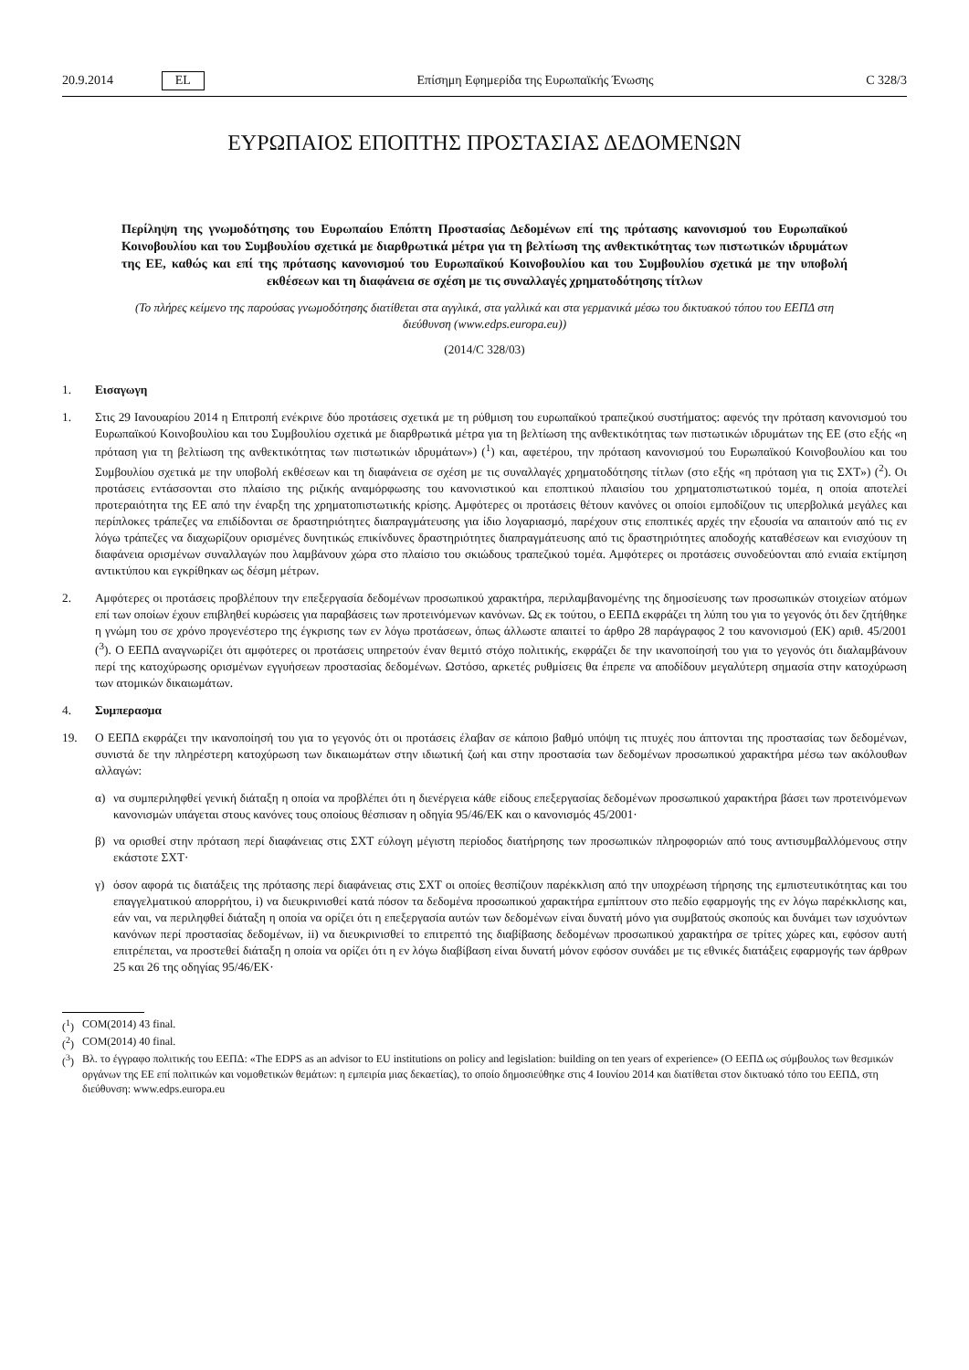20.9.2014 EL Επίσημη Εφημερίδα της Ευρωπαϊκής Ένωσης C 328/3
ΕΥΡΩΠΑΙΟΣ ΕΠΟΠΤΗΣ ΠΡΟΣΤΑΣΙΑΣ ΔΕΔΟΜΕΝΩΝ
Περίληψη της γνωμοδότησης του Ευρωπαίου Επόπτη Προστασίας Δεδομένων επί της πρότασης κανονισμού του Ευρωπαϊκού Κοινοβουλίου και του Συμβουλίου σχετικά με διαρθρωτικά μέτρα για τη βελτίωση της ανθεκτικότητας των πιστωτικών ιδρυμάτων της ΕΕ, καθώς και επί της πρότασης κανονισμού του Ευρωπαϊκού Κοινοβουλίου και του Συμβουλίου σχετικά με την υποβολή εκθέσεων και τη διαφάνεια σε σχέση με τις συναλλαγές χρηματοδότησης τίτλων
(Το πλήρες κείμενο της παρούσας γνωμοδότησης διατίθεται στα αγγλικά, στα γαλλικά και στα γερμανικά μέσω του δικτυακού τόπου του ΕΕΠΔ στη διεύθυνση (www.edps.europa.eu))
(2014/C 328/03)
1. Εισαγωγη
1. Στις 29 Ιανουαρίου 2014 η Επιτροπή ενέκρινε δύο προτάσεις σχετικά με τη ρύθμιση του ευρωπαϊκού τραπεζικού συστήματος: αφενός την πρόταση κανονισμού του Ευρωπαϊκού Κοινοβουλίου και του Συμβουλίου σχετικά με διαρθρωτικά μέτρα για τη βελτίωση της ανθεκτικότητας των πιστωτικών ιδρυμάτων της ΕΕ (στο εξής «η πρόταση για τη βελτίωση της ανθεκτικότητας των πιστωτικών ιδρυμάτων») (<sup>1</sup>) και, αφετέρου, την πρόταση κανονισμού του Ευρωπαϊκού Κοινοβουλίου και του Συμβουλίου σχετικά με την υποβολή εκθέσεων και τη διαφάνεια σε σχέση με τις συναλλαγές χρηματοδότησης τίτλων (στο εξής «η πρόταση για τις ΣΧΤ») (<sup>2</sup>). Οι προτάσεις εντάσσονται στο πλαίσιο της ριζικής αναμόρφωσης του κανονιστικού και εποπτικού πλαισίου του χρηματοπιστωτικού τομέα, η οποία αποτελεί προτεραιότητα της ΕΕ από την έναρξη της χρηματοπιστωτικής κρίσης. Αμφότερες οι προτάσεις θέτουν κανόνες οι οποίοι εμποδίζουν τις υπερβολικά μεγάλες και περίπλοκες τράπεζες να επιδίδονται σε δραστηριότητες διαπραγμάτευσης για ίδιο λογαριασμό, παρέχουν στις εποπτικές αρχές την εξουσία να απαιτούν από τις εν λόγω τράπεζες να διαχωρίζουν ορισμένες δυνητικώς επικίνδυνες δραστηριότητες διαπραγμάτευσης από τις δραστηριότητες αποδοχής καταθέσεων και ενισχύουν τη διαφάνεια ορισμένων συναλλαγών που λαμβάνουν χώρα στο πλαίσιο του σκιώδους τραπεζικού τομέα. Αμφότερες οι προτάσεις συνοδεύονται από ενιαία εκτίμηση αντικτύπου και εγκρίθηκαν ως δέσμη μέτρων.
2. Αμφότερες οι προτάσεις προβλέπουν την επεξεργασία δεδομένων προσωπικού χαρακτήρα, περιλαμβανομένης της δημοσίευσης των προσωπικών στοιχείων ατόμων επί των οποίων έχουν επιβληθεί κυρώσεις για παραβάσεις των προτεινόμενων κανόνων. Ως εκ τούτου, ο ΕΕΠΔ εκφράζει τη λύπη του για το γεγονός ότι δεν ζητήθηκε η γνώμη του σε χρόνο προγενέστερο της έγκρισης των εν λόγω προτάσεων, όπως άλλωστε απαιτεί το άρθρο 28 παράγραφος 2 του κανονισμού (ΕΚ) αριθ. 45/2001 (<sup>3</sup>). Ο ΕΕΠΔ αναγνωρίζει ότι αμφότερες οι προτάσεις υπηρετούν έναν θεμιτό στόχο πολιτικής, εκφράζει δε την ικανοποίησή του για το γεγονός ότι διαλαμβάνουν περί της κατοχύρωσης ορισμένων εγγυήσεων προστασίας δεδομένων. Ωστόσο, αρκετές ρυθμίσεις θα έπρεπε να αποδίδουν μεγαλύτερη σημασία στην κατοχύρωση των ατομικών δικαιωμάτων.
4. Συμπερασμα
19. Ο ΕΕΠΔ εκφράζει την ικανοποίησή του για το γεγονός ότι οι προτάσεις έλαβαν σε κάποιο βαθμό υπόψη τις πτυχές που άπτονται της προστασίας των δεδομένων, συνιστά δε την πληρέστερη κατοχύρωση των δικαιωμάτων στην ιδιωτική ζωή και στην προστασία των δεδομένων προσωπικού χαρακτήρα μέσω των ακόλουθων αλλαγών:
α) να συμπεριληφθεί γενική διάταξη η οποία να προβλέπει ότι η διενέργεια κάθε είδους επεξεργασίας δεδομένων προσωπικού χαρακτήρα βάσει των προτεινόμενων κανονισμών υπάγεται στους κανόνες τους οποίους θέσπισαν η οδηγία 95/46/ΕΚ και ο κανονισμός 45/2001·
β) να ορισθεί στην πρόταση περί διαφάνειας στις ΣΧΤ εύλογη μέγιστη περίοδος διατήρησης των προσωπικών πληροφοριών από τους αντισυμβαλλόμενους στην εκάστοτε ΣΧΤ·
γ) όσον αφορά τις διατάξεις της πρότασης περί διαφάνειας στις ΣΧΤ οι οποίες θεσπίζουν παρέκκλιση από την υποχρέωση τήρησης της εμπιστευτικότητας και του επαγγελματικού απορρήτου, i) να διευκρινισθεί κατά πόσον τα δεδομένα προσωπικού χαρακτήρα εμπίπτουν στο πεδίο εφαρμογής της εν λόγω παρέκκλισης και, εάν ναι, να περιληφθεί διάταξη η οποία να ορίζει ότι η επεξεργασία αυτών των δεδομένων είναι δυνατή μόνο για συμβατούς σκοπούς και δυνάμει των ισχυόντων κανόνων περί προστασίας δεδομένων, ii) να διευκρινισθεί το επιτρεπτό της διαβίβασης δεδομένων προσωπικού χαρακτήρα σε τρίτες χώρες και, εφόσον αυτή επιτρέπεται, να προστεθεί διάταξη η οποία να ορίζει ότι η εν λόγω διαβίβαση είναι δυνατή μόνον εφόσον συνάδει με τις εθνικές διατάξεις εφαρμογής των άρθρων 25 και 26 της οδηγίας 95/46/ΕΚ·
(<sup>1</sup>) COM(2014) 43 final.
(<sup>2</sup>) COM(2014) 40 final.
(<sup>3</sup>) Βλ. το έγγραφο πολιτικής του ΕΕΠΔ: «The EDPS as an advisor to EU institutions on policy and legislation: building on ten years of experience» (Ο ΕΕΠΔ ως σύμβουλος των θεσμικών οργάνων της ΕΕ επί πολιτικών και νομοθετικών θεμάτων: η εμπειρία μιας δεκαετίας), το οποίο δημοσιεύθηκε στις 4 Ιουνίου 2014 και διατίθεται στον δικτυακό τόπο του ΕΕΠΔ, στη διεύθυνση: www.edps.europa.eu